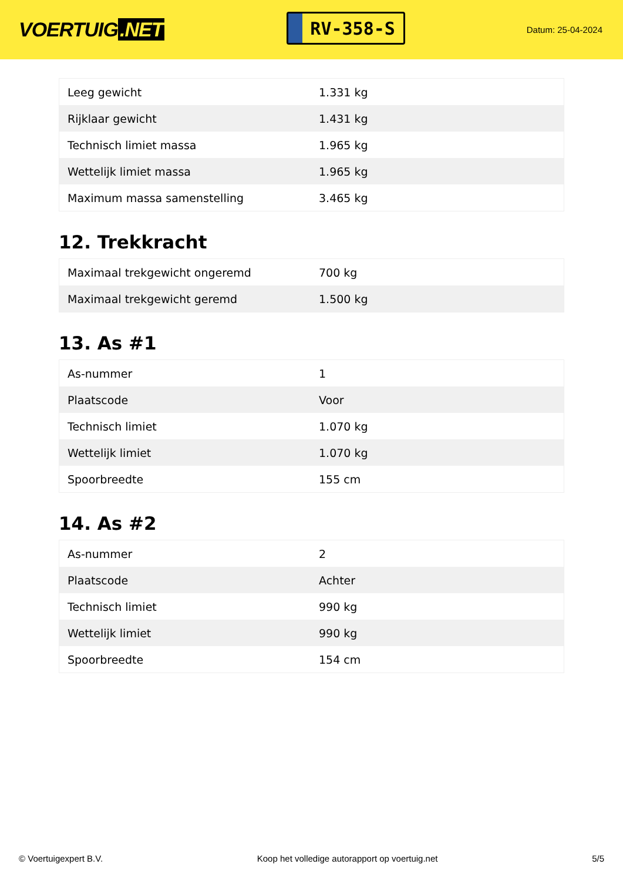VOERTUIG.NET
RV-358-S
Datum: 25-04-2024
| Leeg gewicht | 1.331 kg |
| Rijklaar gewicht | 1.431 kg |
| Technisch limiet massa | 1.965 kg |
| Wettelijk limiet massa | 1.965 kg |
| Maximum massa samenstelling | 3.465 kg |
12. Trekkracht
| Maximaal trekgewicht ongeremd | 700 kg |
| Maximaal trekgewicht geremd | 1.500 kg |
13. As #1
| As-nummer | 1 |
| Plaatscode | Voor |
| Technisch limiet | 1.070 kg |
| Wettelijk limiet | 1.070 kg |
| Spoorbreedte | 155 cm |
14. As #2
| As-nummer | 2 |
| Plaatscode | Achter |
| Technisch limiet | 990 kg |
| Wettelijk limiet | 990 kg |
| Spoorbreedte | 154 cm |
© Voertuigexpert B.V. Koop het volledige autorapport op voertuig.net 5/5